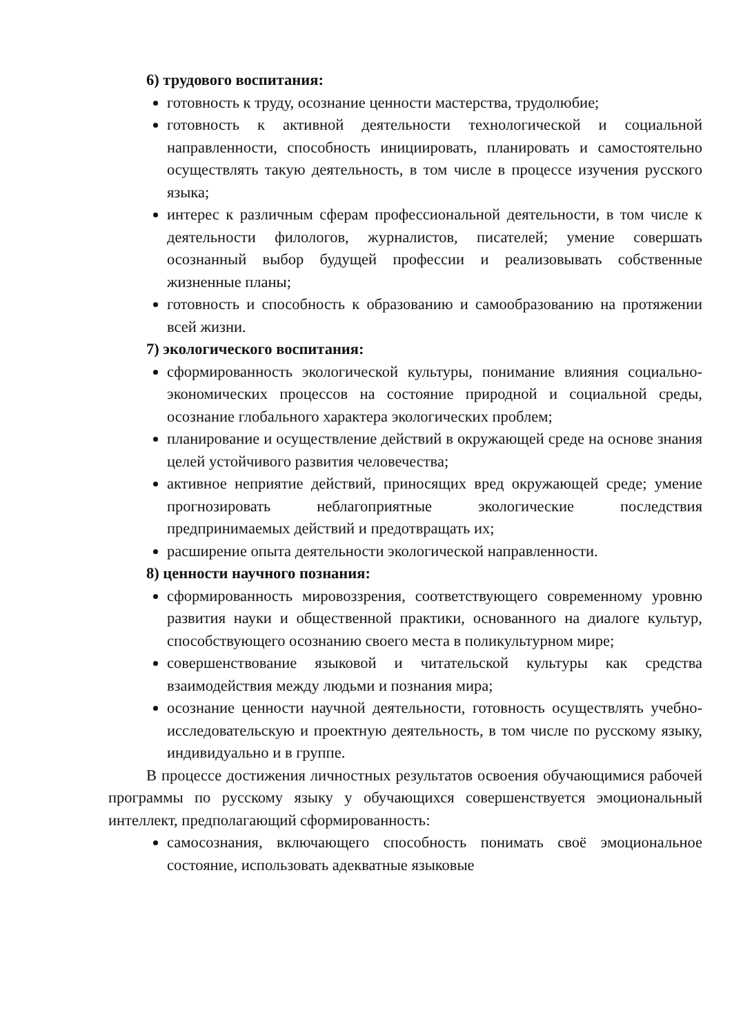6) трудового воспитания:
готовность к труду, осознание ценности мастерства, трудолюбие;
готовность к активной деятельности технологической и социальной направленности, способность инициировать, планировать и самостоятельно осуществлять такую деятельность, в том числе в процессе изучения русского языка;
интерес к различным сферам профессиональной деятельности, в том числе к деятельности филологов, журналистов, писателей; умение совершать осознанный выбор будущей профессии и реализовывать собственные жизненные планы;
готовность и способность к образованию и самообразованию на протяжении всей жизни.
7) экологического воспитания:
сформированность экологической культуры, понимание влияния социально-экономических процессов на состояние природной и социальной среды, осознание глобального характера экологических проблем;
планирование и осуществление действий в окружающей среде на основе знания целей устойчивого развития человечества;
активное неприятие действий, приносящих вред окружающей среде; умение прогнозировать неблагоприятные экологические последствия предпринимаемых действий и предотвращать их;
расширение опыта деятельности экологической направленности.
8) ценности научного познания:
сформированность мировоззрения, соответствующего современному уровню развития науки и общественной практики, основанного на диалоге культур, способствующего осознанию своего места в поликультурном мире;
совершенствование языковой и читательской культуры как средства взаимодействия между людьми и познания мира;
осознание ценности научной деятельности, готовность осуществлять учебно-исследовательскую и проектную деятельность, в том числе по русскому языку, индивидуально и в группе.
В процессе достижения личностных результатов освоения обучающимися рабочей программы по русскому языку у обучающихся совершенствуется эмоциональный интеллект, предполагающий сформированность:
самосознания, включающего способность понимать своё эмоциональное состояние, использовать адекватные языковые